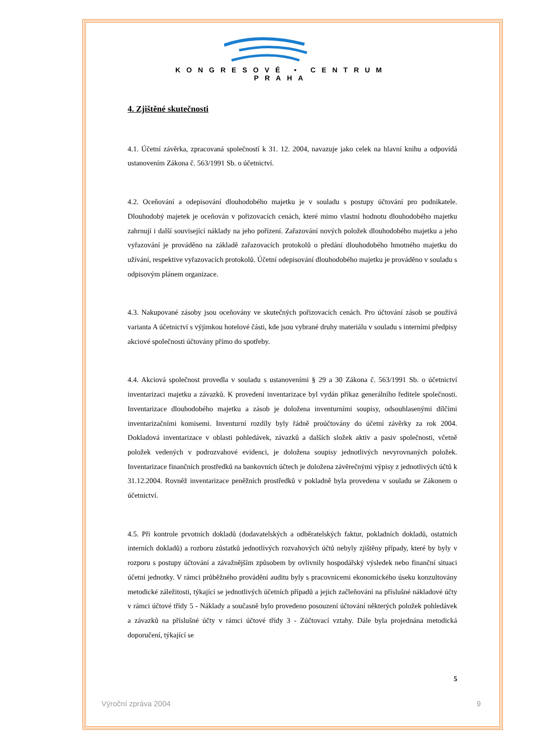KONGRESOVÉ • CENTRUM
PRAHA
4. Zjištěné skutečnosti
4.1. Účetní závěrka, zpracovaná společností k 31. 12. 2004, navazuje jako celek na hlavní knihu a odpovídá ustanovením Zákona č. 563/1991 Sb. o účetnictví.
4.2. Oceňování a odepisování dlouhodobého majetku je v souladu s postupy účtování pro podnikatele. Dlouhodobý majetek je oceňován v pořizovacích cenách, které mimo vlastní hodnotu dlouhodobého majetku zahrnují i další související náklady na jeho pořízení. Zařazování nových položek dlouhodobého majetku a jeho vyřazování je prováděno na základě zařazovacích protokolů o předání dlouhodobého hmotného majetku do užívání, respektive vyřazovacích protokolů. Účetní odepisování dlouhodobého majetku je prováděno v souladu s odpisovým plánem organizace.
4.3. Nakupované zásoby jsou oceňovány ve skutečných pořizovacích cenách. Pro účtování zásob se používá varianta A účetnictví s výjimkou hotelové části, kde jsou vybrané druhy materiálu v souladu s interními předpisy akciové společnosti účtovány přímo do spotřeby.
4.4. Akciová společnost provedla v souladu s ustanoveními § 29 a 30 Zákona č. 563/1991 Sb. o účetnictví inventarizaci majetku a závazků. K provedení inventarizace byl vydán příkaz generálního ředitele společnosti. Inventarizace dlouhodobého majetku a zásob je doložena inventurními soupisy, odsouhlasenými dílčími inventarizačními komisemi. Inventurní rozdíly byly řádně proúčtovány do účetní závěrky za rok 2004. Dokladová inventarizace v oblasti pohledávek, závazků a dalších složek aktiv a pasiv společnosti, včetně položek vedených v podrozvahové evidenci, je doložena soupisy jednotlivých nevyrovnaných položek. Inventarizace finančních prostředků na bankovních účtech je doložena závěrečnými výpisy z jednotlivých účtů k 31.12.2004. Rovněž inventarizace peněžních prostředků v pokladně byla provedena v souladu se Zákonem o účetnictví.
4.5. Při kontrole prvotních dokladů (dodavatelských a odběratelských faktur, pokladních dokladů, ostatních interních dokladů) a rozboru zůstatků jednotlivých rozvahových účtů nebyly zjištěny případy, které by byly v rozporu s postupy účtování a závažnějším způsobem by ovlivnily hospodářský výsledek nebo finanční situaci účetní jednotky. V rámci průběžného provádění auditu byly s pracovnicemi ekonomického úseku konzultovány metodické záležitosti, týkající se jednotlivých účetních případů a jejich začleňování na příslušné nákladové účty v rámci účtové třídy 5 - Náklady a současně bylo provedeno posouzení účtování některých položek pohledávek a závazků na příslušné účty v rámci účtové třídy 3 - Zúčtovací vztahy. Dále byla projednána metodická doporučení, týkající se
5
Výroční zpráva 2004 9